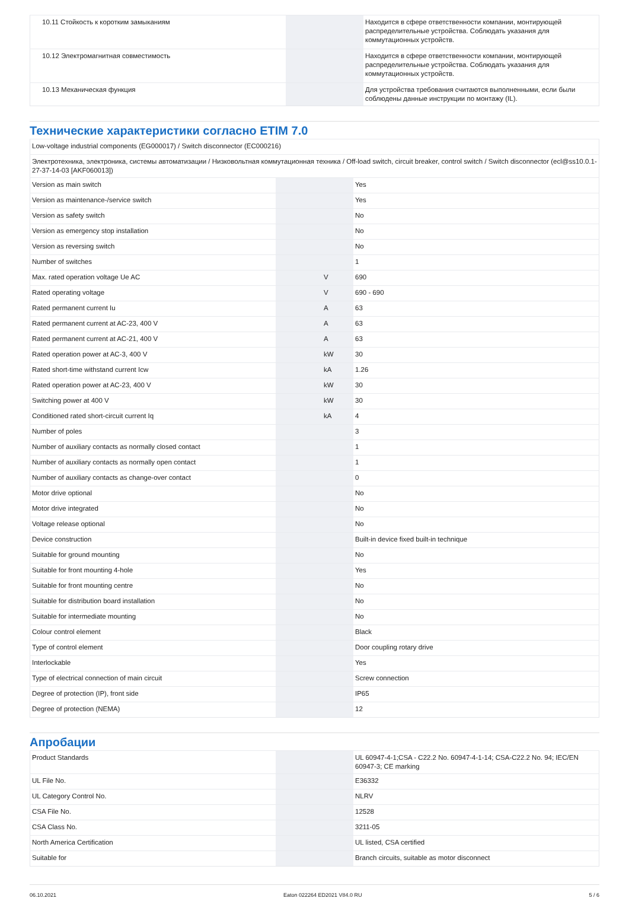| 10.11 Стойкость к коротким замыканиям | | | Находится в сфере ответственности компании, монтирующей распределительные устройства. Соблюдать указания для коммутационных устройств. |
| 10.12 Электромагнитная совместимость | | | Находится в сфере ответственности компании, монтирующей распределительные устройства. Соблюдать указания для коммутационных устройств. |
| 10.13 Механическая функция | | | Для устройства требования считаются выполненными, если были соблюдены данные инструкции по монтажу (IL). |
Технические характеристики согласно ETIM 7.0
| Low-voltage industrial components (EG000017) / Switch disconnector (EC000216) | | | |
| Электротехника, электроника, системы автоматизации / Низковольтная коммутационная техника / Off-load switch, circuit breaker, control switch / Switch disconnector (ecl@ss10.0.1-27-37-14-03 [AKF060013]) | | | |
| Version as main switch | | | Yes |
| Version as maintenance-/service switch | | | Yes |
| Version as safety switch | | | No |
| Version as emergency stop installation | | | No |
| Version as reversing switch | | | No |
| Number of switches | | | 1 |
| Max. rated operation voltage Ue AC | | V | 690 |
| Rated operating voltage | | V | 690 - 690 |
| Rated permanent current Iu | | A | 63 |
| Rated permanent current at AC-23, 400 V | | A | 63 |
| Rated permanent current at AC-21, 400 V | | A | 63 |
| Rated operation power at AC-3, 400 V | | kW | 30 |
| Rated short-time withstand current Icw | | kA | 1.26 |
| Rated operation power at AC-23, 400 V | | kW | 30 |
| Switching power at 400 V | | kW | 30 |
| Conditioned rated short-circuit current Iq | | kA | 4 |
| Number of poles | | | 3 |
| Number of auxiliary contacts as normally closed contact | | | 1 |
| Number of auxiliary contacts as normally open contact | | | 1 |
| Number of auxiliary contacts as change-over contact | | | 0 |
| Motor drive optional | | | No |
| Motor drive integrated | | | No |
| Voltage release optional | | | No |
| Device construction | | | Built-in device fixed built-in technique |
| Suitable for ground mounting | | | No |
| Suitable for front mounting 4-hole | | | Yes |
| Suitable for front mounting centre | | | No |
| Suitable for distribution board installation | | | No |
| Suitable for intermediate mounting | | | No |
| Colour control element | | | Black |
| Type of control element | | | Door coupling rotary drive |
| Interlockable | | | Yes |
| Type of electrical connection of main circuit | | | Screw connection |
| Degree of protection (IP), front side | | | IP65 |
| Degree of protection (NEMA) | | | 12 |
Апробации
| Product Standards | | | UL 60947-4-1;CSA - C22.2 No. 60947-4-1-14; CSA-C22.2 No. 94; IEC/EN 60947-3; CE marking |
| UL File No. | | | E36332 |
| UL Category Control No. | | | NLRV |
| CSA File No. | | | 12528 |
| CSA Class No. | | | 3211-05 |
| North America Certification | | | UL listed, CSA certified |
| Suitable for | | | Branch circuits, suitable as motor disconnect |
06.10.2021 Eaton 022264 ED2021 V84.0 RU 5 / 6